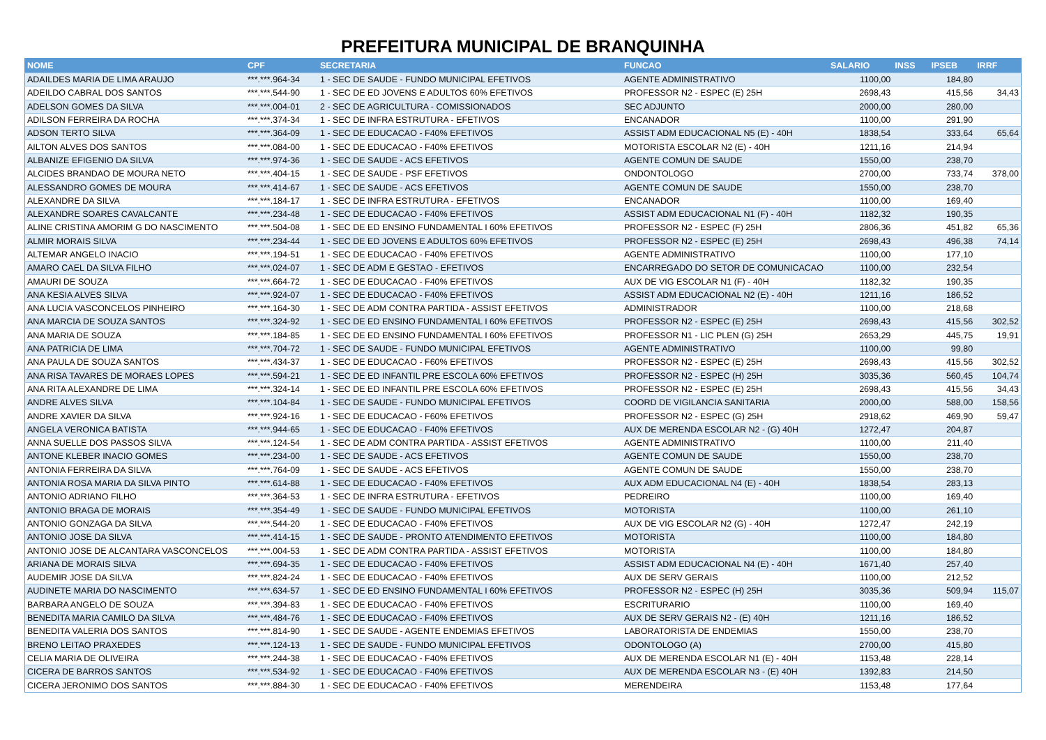PREFEITURA MUNICIPAL DE BRANQUINHA
| NOME | CPF | SECRETARIA | FUNCAO | SALARIO | INSS | IPSEB | IRRF |
| --- | --- | --- | --- | --- | --- | --- | --- |
| ADAILDES MARIA DE LIMA ARAUJO | ***.***.964-34 | 1 - SEC DE SAUDE - FUNDO MUNICIPAL EFETIVOS | AGENTE ADMINISTRATIVO | 1100,00 | | 184,80 | |
| ADEILDO CABRAL DOS SANTOS | ***.***.544-90 | 1 - SEC DE ED JOVENS E ADULTOS 60% EFETIVOS | PROFESSOR N2 - ESPEC (E) 25H | 2698,43 | | 415,56 | 34,43 |
| ADELSON GOMES DA SILVA | ***.***.004-01 | 2 - SEC DE AGRICULTURA - COMISSIONADOS | SEC ADJUNTO | 2000,00 | | 280,00 | |
| ADILSON FERREIRA DA ROCHA | ***.***.374-34 | 1 - SEC DE INFRA ESTRUTURA - EFETIVOS | ENCANADOR | 1100,00 | | 291,90 | |
| ADSON TERTO SILVA | ***.***.364-09 | 1 - SEC DE EDUCACAO - F40% EFETIVOS | ASSIST ADM EDUCACIONAL N5 (E) - 40H | 1838,54 | | 333,64 | 65,64 |
| AILTON ALVES DOS SANTOS | ***.***.084-00 | 1 - SEC DE EDUCACAO - F40% EFETIVOS | MOTORISTA ESCOLAR N2 (E) - 40H | 1211,16 | | 214,94 | |
| ALBANIZE EFIGENIO DA SILVA | ***.***.974-36 | 1 - SEC DE SAUDE - ACS EFETIVOS | AGENTE COMUN DE SAUDE | 1550,00 | | 238,70 | |
| ALCIDES BRANDAO DE MOURA NETO | ***.***.404-15 | 1 - SEC DE SAUDE - PSF EFETIVOS | ONDONTOLOGO | 2700,00 | | 733,74 | 378,00 |
| ALESSANDRO GOMES DE MOURA | ***.***.414-67 | 1 - SEC DE SAUDE - ACS EFETIVOS | AGENTE COMUN DE SAUDE | 1550,00 | | 238,70 | |
| ALEXANDRE DA SILVA | ***.***.184-17 | 1 - SEC DE INFRA ESTRUTURA - EFETIVOS | ENCANADOR | 1100,00 | | 169,40 | |
| ALEXANDRE SOARES CAVALCANTE | ***.***.234-48 | 1 - SEC DE EDUCACAO - F40% EFETIVOS | ASSIST ADM EDUCACIONAL N1 (F) - 40H | 1182,32 | | 190,35 | |
| ALINE CRISTINA AMORIM G DO NASCIMENTO | ***.***.504-08 | 1 - SEC DE ED ENSINO FUNDAMENTAL I 60% EFETIVOS | PROFESSOR N2 - ESPEC (F) 25H | 2806,36 | | 451,82 | 65,36 |
| ALMIR MORAIS SILVA | ***.***.234-44 | 1 - SEC DE ED JOVENS E ADULTOS 60% EFETIVOS | PROFESSOR N2 - ESPEC (E) 25H | 2698,43 | | 496,38 | 74,14 |
| ALTEMAR ANGELO INACIO | ***.***.194-51 | 1 - SEC DE EDUCACAO - F40% EFETIVOS | AGENTE ADMINISTRATIVO | 1100,00 | | 177,10 | |
| AMARO CAEL DA SILVA FILHO | ***.***.024-07 | 1 - SEC DE ADM E GESTAO - EFETIVOS | ENCARREGADO DO SETOR DE COMUNICACAO | 1100,00 | | 232,54 | |
| AMAURI DE SOUZA | ***.***.664-72 | 1 - SEC DE EDUCACAO - F40% EFETIVOS | AUX DE VIG ESCOLAR N1 (F) - 40H | 1182,32 | | 190,35 | |
| ANA KESIA ALVES SILVA | ***.***.924-07 | 1 - SEC DE EDUCACAO - F40% EFETIVOS | ASSIST ADM EDUCACIONAL N2 (E) - 40H | 1211,16 | | 186,52 | |
| ANA LUCIA VASCONCELOS PINHEIRO | ***.***.164-30 | 1 - SEC DE ADM CONTRA PARTIDA - ASSIST EFETIVOS | ADMINISTRADOR | 1100,00 | | 218,68 | |
| ANA MARCIA DE SOUZA SANTOS | ***.***.324-92 | 1 - SEC DE ED ENSINO FUNDAMENTAL I 60% EFETIVOS | PROFESSOR N2 - ESPEC (E) 25H | 2698,43 | | 415,56 | 302,52 |
| ANA MARIA DE SOUZA | ***.***.184-85 | 1 - SEC DE ED ENSINO FUNDAMENTAL I 60% EFETIVOS | PROFESSOR N1 - LIC PLEN (G) 25H | 2653,29 | | 445,75 | 19,91 |
| ANA PATRICIA DE LIMA | ***.***.704-72 | 1 - SEC DE SAUDE - FUNDO MUNICIPAL EFETIVOS | AGENTE ADMINISTRATIVO | 1100,00 | | 99,80 | |
| ANA PAULA DE SOUZA SANTOS | ***.***.434-37 | 1 - SEC DE EDUCACAO - F60% EFETIVOS | PROFESSOR N2 - ESPEC (E) 25H | 2698,43 | | 415,56 | 302,52 |
| ANA RISA TAVARES DE MORAES LOPES | ***.***.594-21 | 1 - SEC DE ED INFANTIL PRE ESCOLA 60% EFETIVOS | PROFESSOR N2 - ESPEC (H) 25H | 3035,36 | | 560,45 | 104,74 |
| ANA RITA ALEXANDRE DE LIMA | ***.***.324-14 | 1 - SEC DE ED INFANTIL PRE ESCOLA 60% EFETIVOS | PROFESSOR N2 - ESPEC (E) 25H | 2698,43 | | 415,56 | 34,43 |
| ANDRE ALVES SILVA | ***.***.104-84 | 1 - SEC DE SAUDE - FUNDO MUNICIPAL EFETIVOS | COORD DE VIGILANCIA SANITARIA | 2000,00 | | 588,00 | 158,56 |
| ANDRE XAVIER DA SILVA | ***.***.924-16 | 1 - SEC DE EDUCACAO - F60% EFETIVOS | PROFESSOR N2 - ESPEC (G) 25H | 2918,62 | | 469,90 | 59,47 |
| ANGELA VERONICA BATISTA | ***.***.944-65 | 1 - SEC DE EDUCACAO - F40% EFETIVOS | AUX DE MERENDA ESCOLAR N2 - (G) 40H | 1272,47 | | 204,87 | |
| ANNA SUELLE DOS PASSOS SILVA | ***.***.124-54 | 1 - SEC DE ADM CONTRA PARTIDA - ASSIST EFETIVOS | AGENTE ADMINISTRATIVO | 1100,00 | | 211,40 | |
| ANTONE KLEBER INACIO GOMES | ***.***.234-00 | 1 - SEC DE SAUDE - ACS EFETIVOS | AGENTE COMUN DE SAUDE | 1550,00 | | 238,70 | |
| ANTONIA FERREIRA DA SILVA | ***.***.764-09 | 1 - SEC DE SAUDE - ACS EFETIVOS | AGENTE COMUN DE SAUDE | 1550,00 | | 238,70 | |
| ANTONIA ROSA MARIA DA SILVA PINTO | ***.***.614-88 | 1 - SEC DE EDUCACAO - F40% EFETIVOS | AUX ADM EDUCACIONAL N4 (E) - 40H | 1838,54 | | 283,13 | |
| ANTONIO ADRIANO FILHO | ***.***.364-53 | 1 - SEC DE INFRA ESTRUTURA - EFETIVOS | PEDREIRO | 1100,00 | | 169,40 | |
| ANTONIO BRAGA DE MORAIS | ***.***.354-49 | 1 - SEC DE SAUDE - FUNDO MUNICIPAL EFETIVOS | MOTORISTA | 1100,00 | | 261,10 | |
| ANTONIO GONZAGA DA SILVA | ***.***.544-20 | 1 - SEC DE EDUCACAO - F40% EFETIVOS | AUX DE VIG ESCOLAR N2 (G) - 40H | 1272,47 | | 242,19 | |
| ANTONIO JOSE DA SILVA | ***.***.414-15 | 1 - SEC DE SAUDE - PRONTO ATENDIMENTO EFETIVOS | MOTORISTA | 1100,00 | | 184,80 | |
| ANTONIO JOSE DE ALCANTARA VASCONCELOS | ***.***.004-53 | 1 - SEC DE ADM CONTRA PARTIDA - ASSIST EFETIVOS | MOTORISTA | 1100,00 | | 184,80 | |
| ARIANA DE MORAIS SILVA | ***.***.694-35 | 1 - SEC DE EDUCACAO - F40% EFETIVOS | ASSIST ADM EDUCACIONAL N4 (E) - 40H | 1671,40 | | 257,40 | |
| AUDEMIR JOSE DA SILVA | ***.***.824-24 | 1 - SEC DE EDUCACAO - F40% EFETIVOS | AUX DE SERV GERAIS | 1100,00 | | 212,52 | |
| AUDINETE MARIA DO NASCIMENTO | ***.***.634-57 | 1 - SEC DE ED ENSINO FUNDAMENTAL I 60% EFETIVOS | PROFESSOR N2 - ESPEC (H) 25H | 3035,36 | | 509,94 | 115,07 |
| BARBARA ANGELO DE SOUZA | ***.***.394-83 | 1 - SEC DE EDUCACAO - F40% EFETIVOS | ESCRITURARIO | 1100,00 | | 169,40 | |
| BENEDITA MARIA CAMILO DA SILVA | ***.***.484-76 | 1 - SEC DE EDUCACAO - F40% EFETIVOS | AUX DE SERV GERAIS N2 - (E) 40H | 1211,16 | | 186,52 | |
| BENEDITA VALERIA DOS SANTOS | ***.***.814-90 | 1 - SEC DE SAUDE - AGENTE ENDEMIAS EFETIVOS | LABORATORISTA DE ENDEMIAS | 1550,00 | | 238,70 | |
| BRENO LEITAO PRAXEDES | ***.***.124-13 | 1 - SEC DE SAUDE - FUNDO MUNICIPAL EFETIVOS | ODONTOLOGO (A) | 2700,00 | | 415,80 | |
| CELIA MARIA DE OLIVEIRA | ***.***.244-38 | 1 - SEC DE EDUCACAO - F40% EFETIVOS | AUX DE MERENDA ESCOLAR N1 (E) - 40H | 1153,48 | | 228,14 | |
| CICERA DE BARROS SANTOS | ***.***.534-92 | 1 - SEC DE EDUCACAO - F40% EFETIVOS | AUX DE MERENDA ESCOLAR N3 - (E) 40H | 1392,83 | | 214,50 | |
| CICERA JERONIMO DOS SANTOS | ***.***.884-30 | 1 - SEC DE EDUCACAO - F40% EFETIVOS | MERENDEIRA | 1153,48 | | 177,64 | |